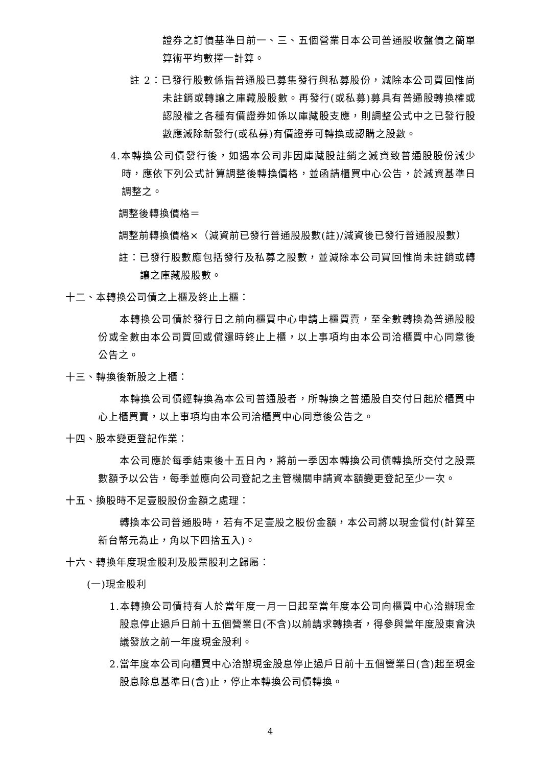證券之訂價基準日前一、三、五個營業日本公司普通股收盤價之簡單算術平均數擇一計算。
註 2：已發行股數係指普通股已募集發行與私募股份，減除本公司買回惟尚未註銷或轉讓之庫藏股股數。再發行(或私募)募具有普通股轉換權或認股權之各種有價證券如係以庫藏股支應，則調整公式中之已發行股數應減除新發行(或私募)有價證券可轉換或認購之股數。
4.本轉換公司債發行後，如遇本公司非因庫藏股註銷之減資致普通股股份減少時，應依下列公式計算調整後轉換價格，並函請櫃買中心公告，於減資基準日調整之。
調整後轉換價格＝
調整前轉換價格×（減資前已發行普通股股數(註)/減資後已發行普通股股數）
註：已發行股數應包括發行及私募之股數，並減除本公司買回惟尚未註銷或轉讓之庫藏股股數。
十二、本轉換公司債之上櫃及終止上櫃：
本轉換公司債於發行日之前向櫃買中心申請上櫃買賣，至全數轉換為普通股股份或全數由本公司買回或償還時終止上櫃，以上事項均由本公司洽櫃買中心同意後公告之。
十三、轉換後新股之上櫃：
本轉換公司債經轉換為本公司普通股者，所轉換之普通股自交付日起於櫃買中心上櫃買賣，以上事項均由本公司洽櫃買中心同意後公告之。
十四、股本變更登記作業：
本公司應於每季結束後十五日內，將前一季因本轉換公司債轉換所交付之股票數額予以公告，每季並應向公司登記之主管機關申請資本額變更登記至少一次。
十五、換股時不足壹股股份金額之處理：
轉換本公司普通股時，若有不足壹股之股份金額，本公司將以現金償付(計算至新台幣元為止，角以下四捨五入)。
十六、轉換年度現金股利及股票股利之歸屬：
(一)現金股利
1.本轉換公司債持有人於當年度一月一日起至當年度本公司向櫃買中心洽辦現金股息停止過戶日前十五個營業日(不含)以前請求轉換者，得參與當年度股東會決議發放之前一年度現金股利。
2.當年度本公司向櫃買中心洽辦現金股息停止過戶日前十五個營業日(含)起至現金股息除息基準日(含)止，停止本轉換公司債轉換。
4